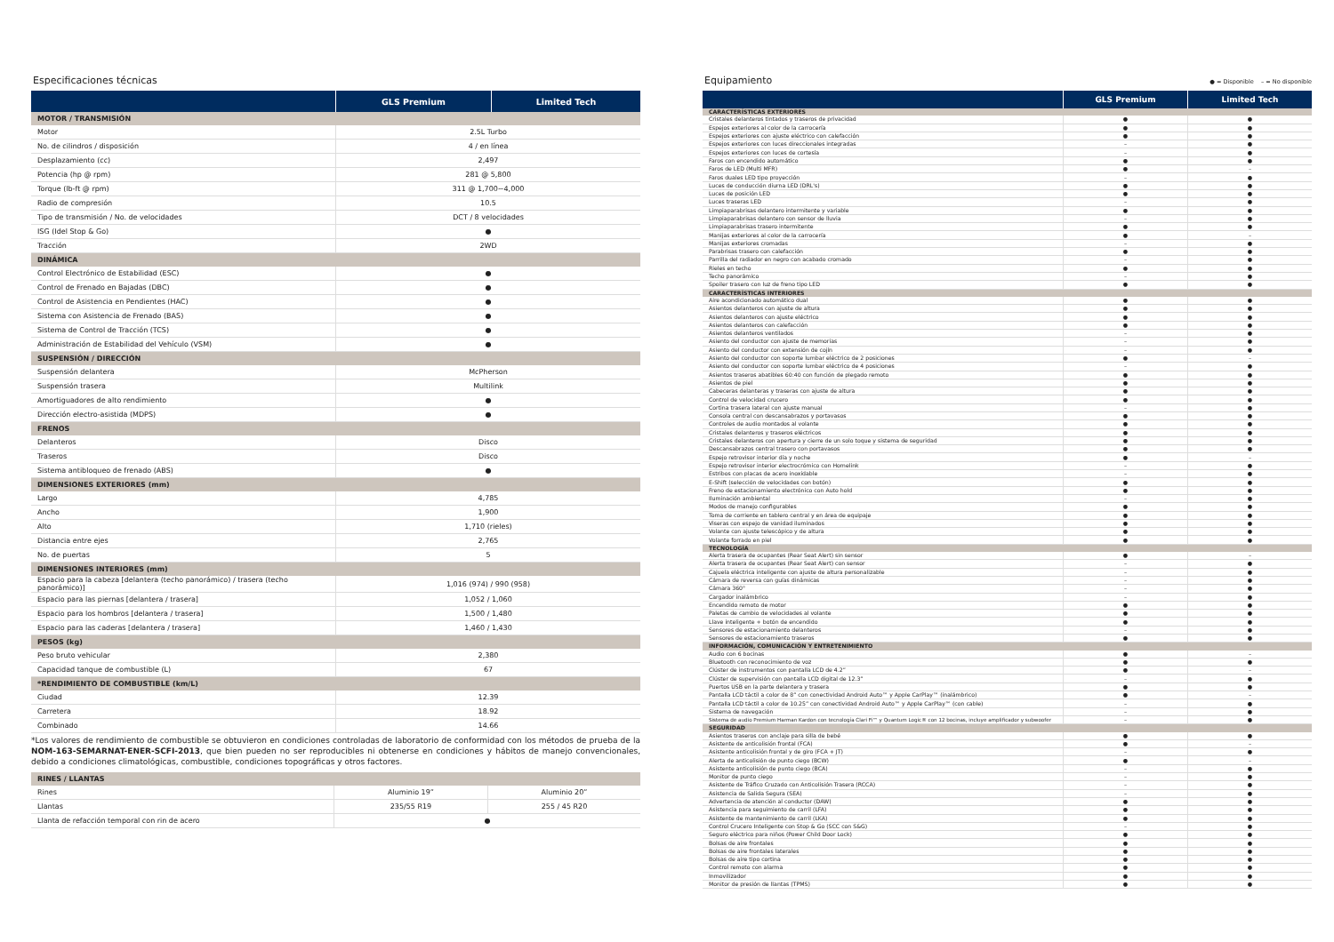Especificaciones técnicas
| | GLS Premium | Limited Tech |
| --- | --- | --- |
| MOTOR / TRANSMISIÓN | | |
| Motor | 2.5L Turbo | |
| No. de cilindros / disposición | 4 / en línea | |
| Desplazamiento (cc) | 2,497 | |
| Potencia (hp @ rpm) | 281 @ 5,800 | |
| Torque (lb-ft @ rpm) | 311 @ 1,700~4,000 | |
| Radio de compresión | 10.5 | |
| Tipo de transmisión / No. de velocidades | DCT / 8 velocidades | |
| ISG (Idel Stop & Go) | ● | |
| Tracción | 2WD | |
| DINÁMICA | | |
| Control Electrónico de Estabilidad (ESC) | ● | |
| Control de Frenado en Bajadas (DBC) | ● | |
| Control de Asistencia en Pendientes (HAC) | ● | |
| Sistema con Asistencia de Frenado (BAS) | ● | |
| Sistema de Control de Tracción (TCS) | ● | |
| Administración de Estabilidad del Vehículo (VSM) | ● | |
| SUSPENSIÓN / DIRECCIÓN | | |
| Suspensión delantera | McPherson | |
| Suspensión trasera | Multilink | |
| Amortiguadores de alto rendimiento | ● | |
| Dirección electro-asistida (MDPS) | ● | |
| FRENOS | | |
| Delanteros | Disco | |
| Traseros | Disco | |
| Sistema antibloqueo de frenado (ABS) | ● | |
| DIMENSIONES EXTERIORES (mm) | | |
| Largo | 4,785 | |
| Ancho | 1,900 | |
| Alto | 1,710 (rieles) | |
| Distancia entre ejes | 2,765 | |
| No. de puertas | 5 | |
| DIMENSIONES INTERIORES (mm) | | |
| Espacio para la cabeza [delantera (techo panorámico) / trasera (techo panorámico)] | 1,016 (974) / 990 (958) | |
| Espacio para las piernas [delantera / trasera] | 1,052 / 1,060 | |
| Espacio para los hombros [delantera / trasera] | 1,500 / 1,480 | |
| Espacio para las caderas [delantera / trasera] | 1,460 / 1,430 | |
| PESOS (kg) | | |
| Peso bruto vehicular | 2,380 | |
| Capacidad tanque de combustible (L) | 67 | |
| *RENDIMIENTO DE COMBUSTIBLE (km/L) | | |
| Ciudad | 12.39 | |
| Carretera | 18.92 | |
| Combinado | 14.66 | |
*Los valores de rendimiento de combustible se obtuvieron en condiciones controladas de laboratorio de conformidad con los métodos de prueba de la NOM-163-SEMARNAT-ENER-SCFI-2013, que bien pueden no ser reproducibles ni obtenerse en condiciones y hábitos de manejo convencionales, debido a condiciones climatológicas, combustible, condiciones topográficas y otros factores.
| RINES / LLANTAS | | |
| Rines | Aluminio 19” | Aluminio 20” |
| Llantas | 235/55 R19 | 255 / 45 R20 |
| Llanta de refacción temporal con rin de acero | ● | |
Equipamiento
● = Disponible – = No disponible
| | GLS Premium | Limited Tech |
| --- | --- | --- |
| CARACTERÍSTICAS EXTERIORES | | |
| Cristales delanteros tintados y traseros de privacidad | ● | ● |
| Espejos exteriores al color de la carrocería | ● | ● |
| Espejos exteriores con ajuste eléctrico con calefacción | ● | ● |
| Espejos exteriores con luces direccionales integradas | – | ● |
| Espejos exteriores con luces de cortesía | – | ● |
| Faros con encendido automático | ● | ● |
| Faros de LED (Multi MFR) | ● | – |
| Faros duales LED tipo proyección | – | ● |
| Luces de conducción diurna LED (DRL's) | ● | ● |
| Luces de posición LED | ● | ● |
| Luces traseras LED | – | ● |
| Limpiaparabrisas delantero intermitente y variable | ● | ● |
| Limpiaparabrisas delantero con sensor de lluvia | – | ● |
| Limpiaparabrisas trasero intermitente | ● | ● |
| Manijas exteriores al color de la carrocería | ● | – |
| Manijas exteriores cromadas | – | ● |
| Parabrisas trasero con calefacción | ● | ● |
| Parrilla del radiador en negro con acabado cromado | – | ● |
| Rieles en techo | ● | ● |
| Techo panorámico | – | ● |
| Spoiler trasero con luz de freno tipo LED | ● | ● |
| CARACTERÍSTICAS INTERIORES | | |
| Aire acondicionado automático dual | ● | ● |
| Asientos delanteros con ajuste de altura | ● | ● |
| Asientos delanteros con ajuste eléctrico | ● | ● |
| Asientos delanteros con calefacción | ● | ● |
| Asientos delanteros ventilados | – | ● |
| Asiento del conductor con ajuste de memorias | – | ● |
| Asiento del conductor con extensión de cojín | – | ● |
| Asiento del conductor con soporte lumbar eléctrico de 2 posiciones | ● | – |
| Asiento del conductor con soporte lumbar eléctrico de 4 posiciones | – | ● |
| Asientos traseros abatibles 60:40 con función de plegado remoto | ● | ● |
| Asientos de piel | ● | ● |
| Cabeceras delanteras y traseras con ajuste de altura | ● | ● |
| Control de velocidad crucero | ● | ● |
| Cortina trasera lateral con ajuste manual | – | ● |
| Consola central con descansabrazos y portavasos | ● | ● |
| Controles de audio montados al volante | ● | ● |
| Cristales delanteros y traseros eléctricos | ● | ● |
| Cristales delanteros con apertura y cierre de un solo toque y sistema de seguridad | ● | ● |
| Descansabrazos central trasero con portavasos | ● | ● |
| Espejo retrovisor interior día y noche | ● | – |
| Espejo retrovisor interior electrocrómico con Homelink | – | ● |
| Estribos con placas de acero inoxidable | – | ● |
| E-Shift (selección de velocidades con botón) | ● | ● |
| Freno de estacionamiento electrónico con Auto hold | ● | ● |
| Iluminación ambiental | – | ● |
| Modos de manejo configurables | ● | ● |
| Toma de corriente en tablero central y en área de equipaje | ● | ● |
| Viseras con espejo de vanidad iluminados | ● | ● |
| Volante con ajuste telescópico y de altura | ● | ● |
| Volante forrado en piel | ● | ● |
| TECNOLOGÍA | | |
| Alerta trasera de ocupantes (Rear Seat Alert) sin sensor | ● | – |
| Alerta trasera de ocupantes (Rear Seat Alert) con sensor | – | ● |
| Cajuela eléctrica inteligente con ajuste de altura personalizable | – | ● |
| Cámara de reversa con guías dinámicas | – | ● |
| Cámara 360° | – | ● |
| Cargador inalámbrico | – | ● |
| Encendido remoto de motor | ● | ● |
| Paletas de cambio de velocidades al volante | ● | ● |
| Llave inteligente + botón de encendido | ● | ● |
| Sensores de estacionamiento delanteros | – | ● |
| Sensores de estacionamiento traseros | ● | ● |
| INFORMACIÓN, COMUNICACIÓN Y ENTRETENIMIENTO | | |
| Audio con 6 bocinas | ● | – |
| Bluetooth con reconocimiento de voz | ● | ● |
| Clúster de instrumentos con pantalla LCD de 4.2” | ● | – |
| Clúster de supervisión con pantalla LCD digital de 12.3” | – | ● |
| Puertos USB en la parte delantera y trasera | ● | ● |
| Pantalla LCD táctil a color de 8” con conectividad Android Auto™ y Apple CarPlay™ (inalámbrico) | ● | – |
| Pantalla LCD táctil a color de 10.25” con conectividad Android Auto™ y Apple CarPlay™ (con cable) | – | ● |
| Sistema de navegación | – | ● |
| Sistema de audio Premium Harman Kardon con tecnología Clari Fi™ y Quantum Logic® con 12 bocinas, incluye amplificador y subwoofer | – | ● |
| SEGURIDAD | | |
| Asientos traseros con anclaje para silla de bebé | ● | ● |
| Asistente de anticolisión frontal (FCA) | ● | – |
| Asistente anticolisión frontal y de giro (FCA + JT) | – | ● |
| Alerta de anticolisión de punto ciego (BCW) | ● | – |
| Asistente anticolisión de punto ciego (BCA) | – | ● |
| Monitor de punto ciego | – | ● |
| Asistente de Tráfico Cruzado con Anticolisión Trasera (RCCA) | – | ● |
| Asistencia de Salida Segura (SEA) | – | ● |
| Advertencia de atención al conductor (DAW) | ● | ● |
| Asistencia para seguimiento de carril (LFA) | ● | ● |
| Asistente de mantenimiento de carril (LKA) | ● | ● |
| Control Crucero Inteligente con Stop & Go (SCC con S&G) | – | ● |
| Seguro eléctrico para niños (Power Child Door Lock) | ● | ● |
| Bolsas de aire frontales | ● | ● |
| Bolsas de aire frontales laterales | ● | ● |
| Bolsas de aire tipo cortina | ● | ● |
| Control remoto con alarma | ● | ● |
| Inmovilizador | ● | ● |
| Monitor de presión de llantas (TPMS) | ● | ● |